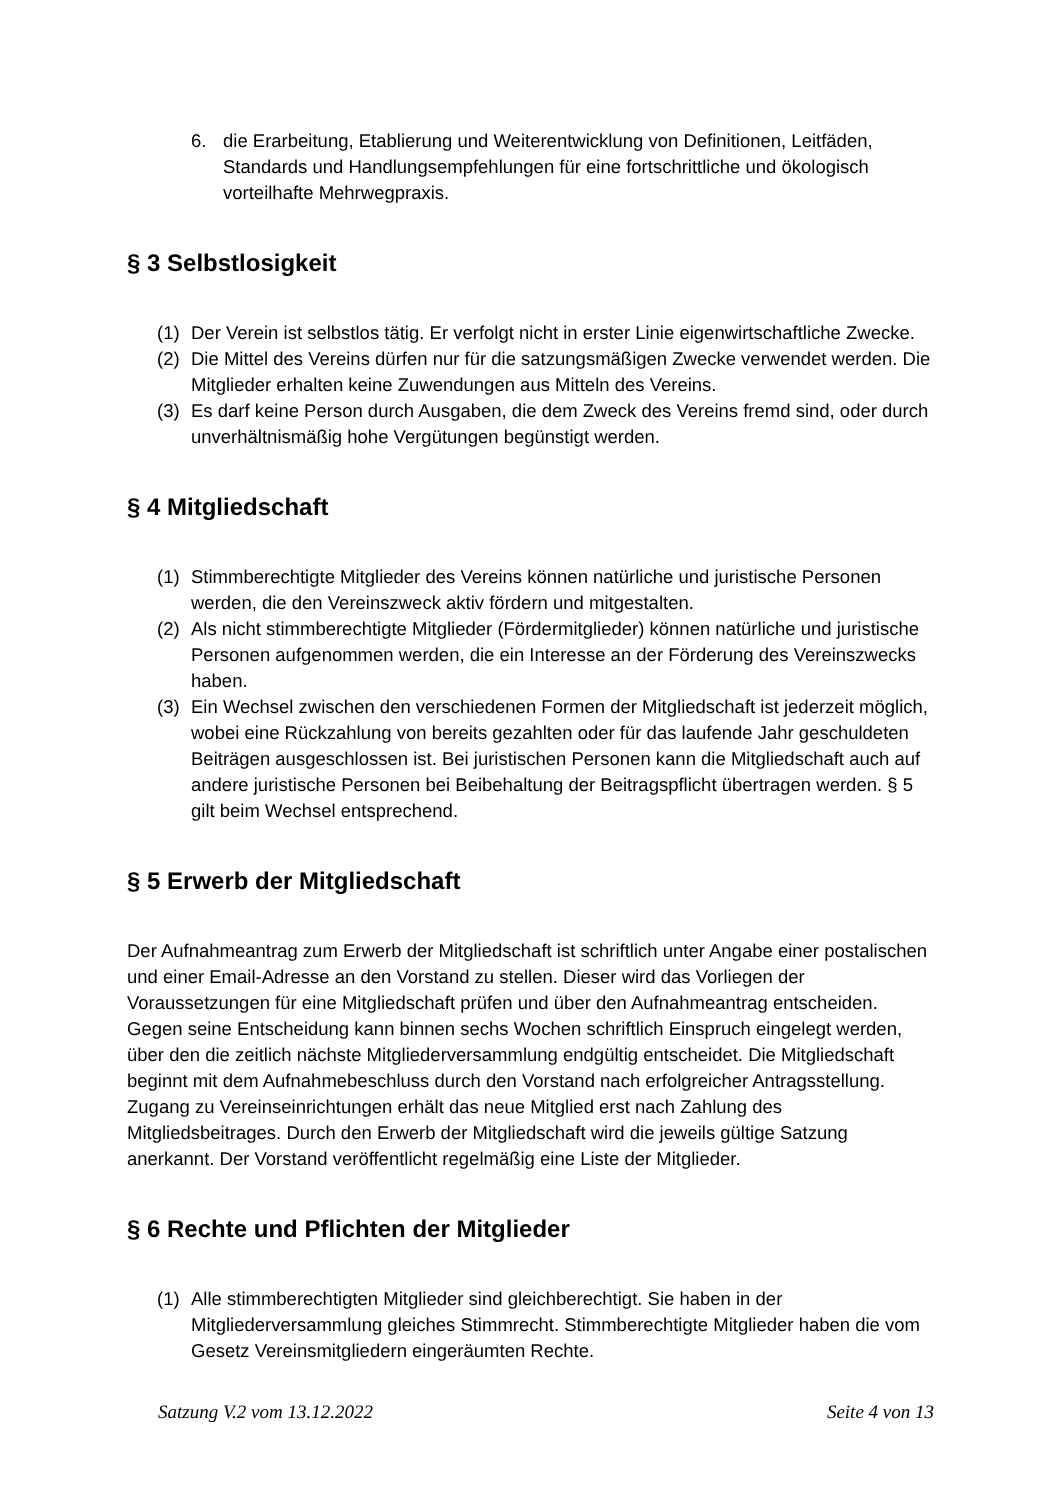6. die Erarbeitung, Etablierung und Weiterentwicklung von Definitionen, Leitfäden, Standards und Handlungsempfehlungen für eine fortschrittliche und ökologisch vorteilhafte Mehrwegpraxis.
§ 3 Selbstlosigkeit
(1) Der Verein ist selbstlos tätig. Er verfolgt nicht in erster Linie eigenwirtschaftliche Zwecke.
(2) Die Mittel des Vereins dürfen nur für die satzungsmäßigen Zwecke verwendet werden. Die Mitglieder erhalten keine Zuwendungen aus Mitteln des Vereins.
(3) Es darf keine Person durch Ausgaben, die dem Zweck des Vereins fremd sind, oder durch unverhältnismäßig hohe Vergütungen begünstigt werden.
§ 4 Mitgliedschaft
(1) Stimmberechtigte Mitglieder des Vereins können natürliche und juristische Personen werden, die den Vereinszweck aktiv fördern und mitgestalten.
(2) Als nicht stimmberechtigte Mitglieder (Fördermitglieder) können natürliche und juristische Personen aufgenommen werden, die ein Interesse an der Förderung des Vereinszwecks haben.
(3) Ein Wechsel zwischen den verschiedenen Formen der Mitgliedschaft ist jederzeit möglich, wobei eine Rückzahlung von bereits gezahlten oder für das laufende Jahr geschuldeten Beiträgen ausgeschlossen ist. Bei juristischen Personen kann die Mitgliedschaft auch auf andere juristische Personen bei Beibehaltung der Beitragspflicht übertragen werden. § 5 gilt beim Wechsel entsprechend.
§ 5 Erwerb der Mitgliedschaft
Der Aufnahmeantrag zum Erwerb der Mitgliedschaft ist schriftlich unter Angabe einer postalischen und einer Email-Adresse an den Vorstand zu stellen. Dieser wird das Vorliegen der Voraussetzungen für eine Mitgliedschaft prüfen und über den Aufnahmeantrag entscheiden. Gegen seine Entscheidung kann binnen sechs Wochen schriftlich Einspruch eingelegt werden, über den die zeitlich nächste Mitgliederversammlung endgültig entscheidet. Die Mitgliedschaft beginnt mit dem Aufnahmebeschluss durch den Vorstand nach erfolgreicher Antragsstellung. Zugang zu Vereinseinrichtungen erhält das neue Mitglied erst nach Zahlung des Mitgliedsbeitrages. Durch den Erwerb der Mitgliedschaft wird die jeweils gültige Satzung anerkannt. Der Vorstand veröffentlicht regelmäßig eine Liste der Mitglieder.
§ 6 Rechte und Pflichten der Mitglieder
(1) Alle stimmberechtigten Mitglieder sind gleichberechtigt. Sie haben in der Mitgliederversammlung gleiches Stimmrecht. Stimmberechtigte Mitglieder haben die vom Gesetz Vereinsmitgliedern eingeräumten Rechte.
Satzung V.2 vom 13.12.2022 Seite 4 von 13